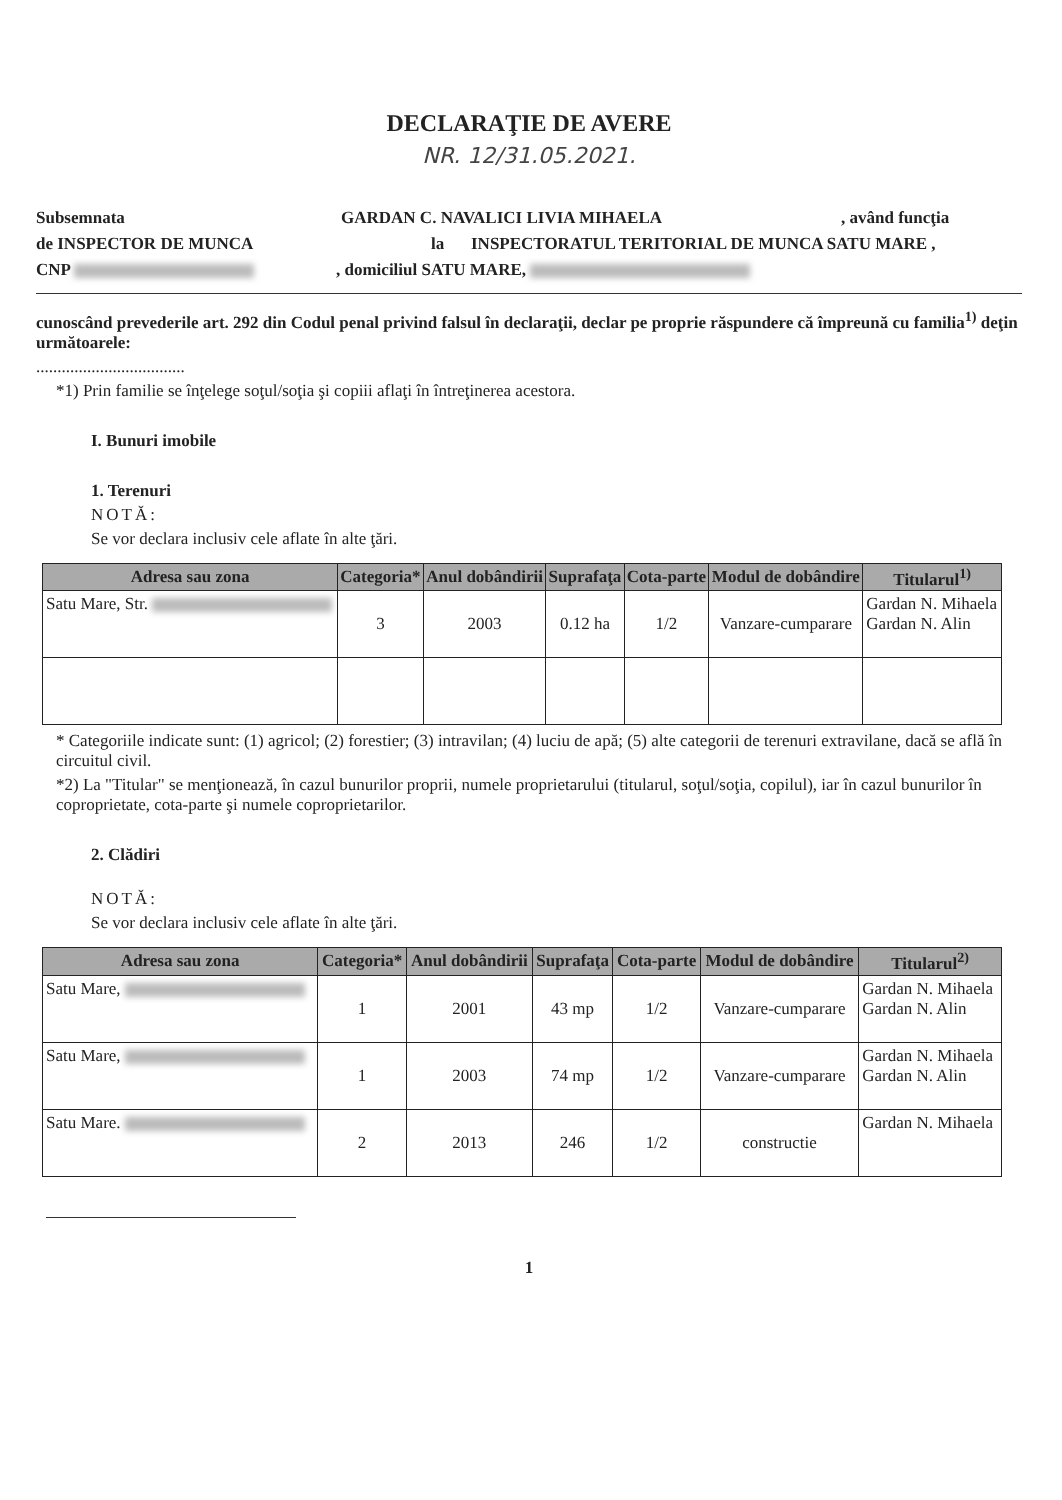DECLARAŢIE DE AVERE
NR. 12/31.05.2021.
Subsemnata GARDAN C. NAVALICI LIVIA MIHAELA, având funcţia
de INSPECTOR DE MUNCA la INSPECTORATUL TERITORIAL DE MUNCA SATU MARE ,
CNP , domiciliul SATU MARE,
cunoscând prevederile art. 292 din Codul penal privind falsul în declaraţii, declar pe proprie răspundere că împreună cu familia<sup>1)</sup> deţin următoarele:
...................................
*1) Prin familie se înţelege soţul/soţia şi copiii aflaţi în întreţinerea acestora.
I. Bunuri imobile
1. Terenuri
NOTĂ:
Se vor declara inclusiv cele aflate în alte ţări.
| Adresa sau zona | Categoria* | Anul dobândirii | Suprafaţa | Cota-parte | Modul de dobândire | Titularul<sup>1)</sup> |
| --- | --- | --- | --- | --- | --- | --- |
| Satu Mare, Str. | 3 | 2003 | 0.12 ha | 1/2 | Vanzare-cumparare | Gardan N. Mihaela Gardan N. Alin |
* Categoriile indicate sunt: (1) agricol; (2) forestier; (3) intravilan; (4) luciu de apă; (5) alte categorii de terenuri extravilane, dacă se află în circuitul civil.
*2) La "Titular" se menţionează, în cazul bunurilor proprii, numele proprietarului (titularul, soţul/soţia, copilul), iar în cazul bunurilor în coproprietate, cota-parte şi numele coproprietarilor.
2. Clădiri
NOTĂ:
Se vor declara inclusiv cele aflate în alte ţări.
| Adresa sau zona | Categoria* | Anul dobândirii | Suprafaţa | Cota-parte | Modul de dobândire | Titularul<sup>2)</sup> |
| --- | --- | --- | --- | --- | --- | --- |
| Satu Mare, | 1 | 2001 | 43 mp | 1/2 | Vanzare-cumparare | Gardan N. Mihaela Gardan N. Alin |
| Satu Mare, | 1 | 2003 | 74 mp | 1/2 | Vanzare-cumparare | Gardan N. Mihaela Gardan N. Alin |
| Satu Mare. | 2 | 2013 | 246 | 1/2 | constructie | Gardan N. Mihaela |
1